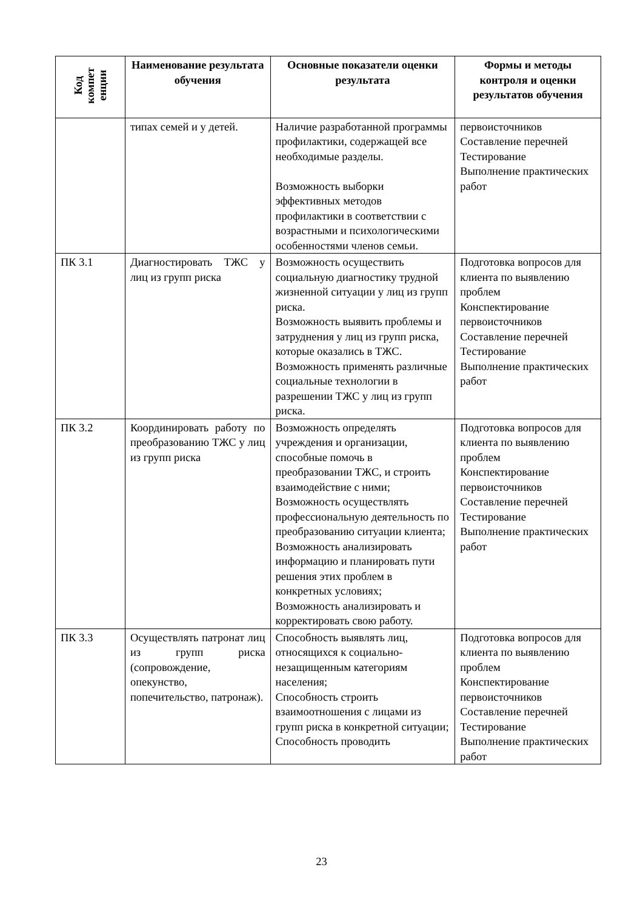| Код компет енции | Наименование результата обучения | Основные показатели оценки результата | Формы и методы контроля и оценки результатов обучения |
| --- | --- | --- | --- |
| | типах семей и у детей. | Наличие разработанной программы профилактики, содержащей все необходимые разделы. Возможность выборки эффективных методов профилактики в соответствии с возрастными и психологическими особенностями членов семьи. | первоисточников Составление перечней Тестирование Выполнение практических работ |
| ПК 3.1 | Диагностировать ТЖС у лиц из групп риска | Возможность осуществить социальную диагностику трудной жизненной ситуации у лиц из групп риска. Возможность выявить проблемы и затруднения у лиц из групп риска, которые оказались в ТЖС. Возможность применять различные социальные технологии в разрешении ТЖС у лиц из групп риска. | Подготовка вопросов для клиента по выявлению проблем Конспектирование первоисточников Составление перечней Тестирование Выполнение практических работ |
| ПК 3.2 | Координировать работу по преобразованию ТЖС у лиц из групп риска | Возможность определять учреждения и организации, способные помочь в преобразовании ТЖС, и строить взаимодействие с ними; Возможность осуществлять профессиональную деятельность по преобразованию ситуации клиента; Возможность анализировать информацию и планировать пути решения этих проблем в конкретных условиях; Возможность анализировать и корректировать свою работу. | Подготовка вопросов для клиента по выявлению проблем Конспектирование первоисточников Составление перечней Тестирование Выполнение практических работ |
| ПК 3.3 | Осуществлять патронат лиц из групп риска (сопровождение, опекунство, попечительство, патронаж). | Способность выявлять лиц, относящихся к социально-незащищенным категориям населения; Способность строить взаимоотношения с лицами из групп риска в конкретной ситуации; Способность проводить | Подготовка вопросов для клиента по выявлению проблем Конспектирование первоисточников Составление перечней Тестирование Выполнение практических работ |
23